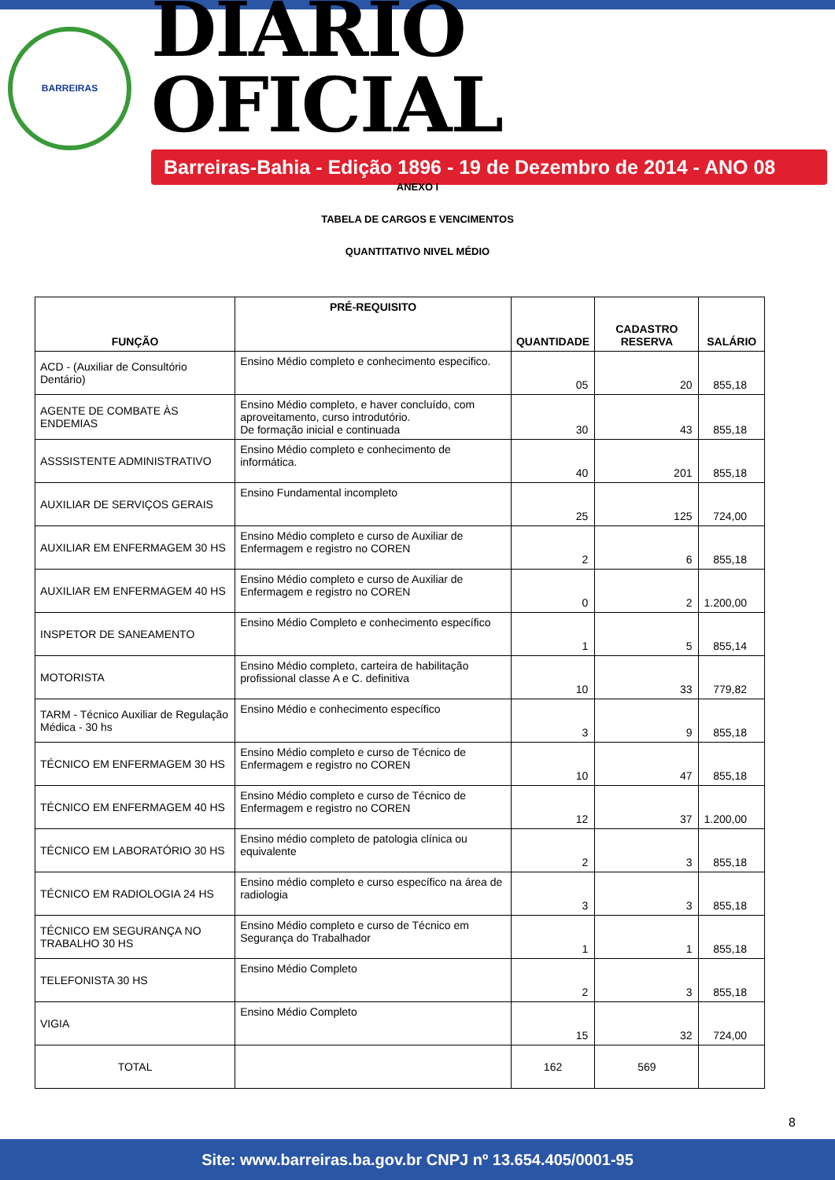BARREIRAS
DIÁRIO OFICIAL
Barreiras-Bahia - Edição 1896 - 19 de Dezembro de 2014 - ANO 08
ANEXO I
TABELA DE CARGOS E VENCIMENTOS
QUANTITATIVO NIVEL MÉDIO
| FUNÇÃO | PRÉ-REQUISITO | QUANTIDADE | CADASTRO RESERVA | SALÁRIO |
| --- | --- | --- | --- | --- |
| ACD - (Auxiliar de Consultório Dentário) | Ensino Médio completo e conhecimento especifico. | 05 | 20 | 855,18 |
| AGENTE DE COMBATE ÀS ENDEMIAS | Ensino Médio completo, e haver concluído, com aproveitamento, curso introdutório. De formação inicial e continuada | 30 | 43 | 855,18 |
| ASSSISTENTE ADMINISTRATIVO | Ensino Médio completo e conhecimento de informática. | 40 | 201 | 855,18 |
| AUXILIAR DE SERVIÇOS GERAIS | Ensino Fundamental incompleto | 25 | 125 | 724,00 |
| AUXILIAR EM ENFERMAGEM 30 HS | Ensino Médio completo e curso de Auxiliar de Enfermagem e registro no COREN | 2 | 6 | 855,18 |
| AUXILIAR EM ENFERMAGEM 40 HS | Ensino Médio completo e curso de Auxiliar de Enfermagem e registro no COREN | 0 | 2 | 1.200,00 |
| INSPETOR DE SANEAMENTO | Ensino Médio Completo e conhecimento específico | 1 | 5 | 855,14 |
| MOTORISTA | Ensino Médio completo, carteira de habilitação profissional classe A e C. definitiva | 10 | 33 | 779,82 |
| TARM - Técnico Auxiliar de Regulação Médica - 30 hs | Ensino Médio e conhecimento específico | 3 | 9 | 855,18 |
| TÉCNICO EM ENFERMAGEM 30 HS | Ensino Médio completo e curso de Técnico de Enfermagem e registro no COREN | 10 | 47 | 855,18 |
| TÉCNICO EM ENFERMAGEM 40 HS | Ensino Médio completo e curso de Técnico de Enfermagem e registro no COREN | 12 | 37 | 1.200,00 |
| TÉCNICO EM LABORATÓRIO 30 HS | Ensino médio completo de patologia clínica ou equivalente | 2 | 3 | 855,18 |
| TÉCNICO EM RADIOLOGIA 24 HS | Ensino médio completo e curso específico na área de radiologia | 3 | 3 | 855,18 |
| TÉCNICO EM SEGURANÇA NO TRABALHO 30 HS | Ensino Médio completo e curso de Técnico em Segurança do Trabalhador | 1 | 1 | 855,18 |
| TELEFONISTA 30 HS | Ensino Médio Completo | 2 | 3 | 855,18 |
| VIGIA | Ensino Médio Completo | 15 | 32 | 724,00 |
| TOTAL | | 162 | 569 | |
8
Site: www.barreiras.ba.gov.br CNPJ nº 13.654.405/0001-95